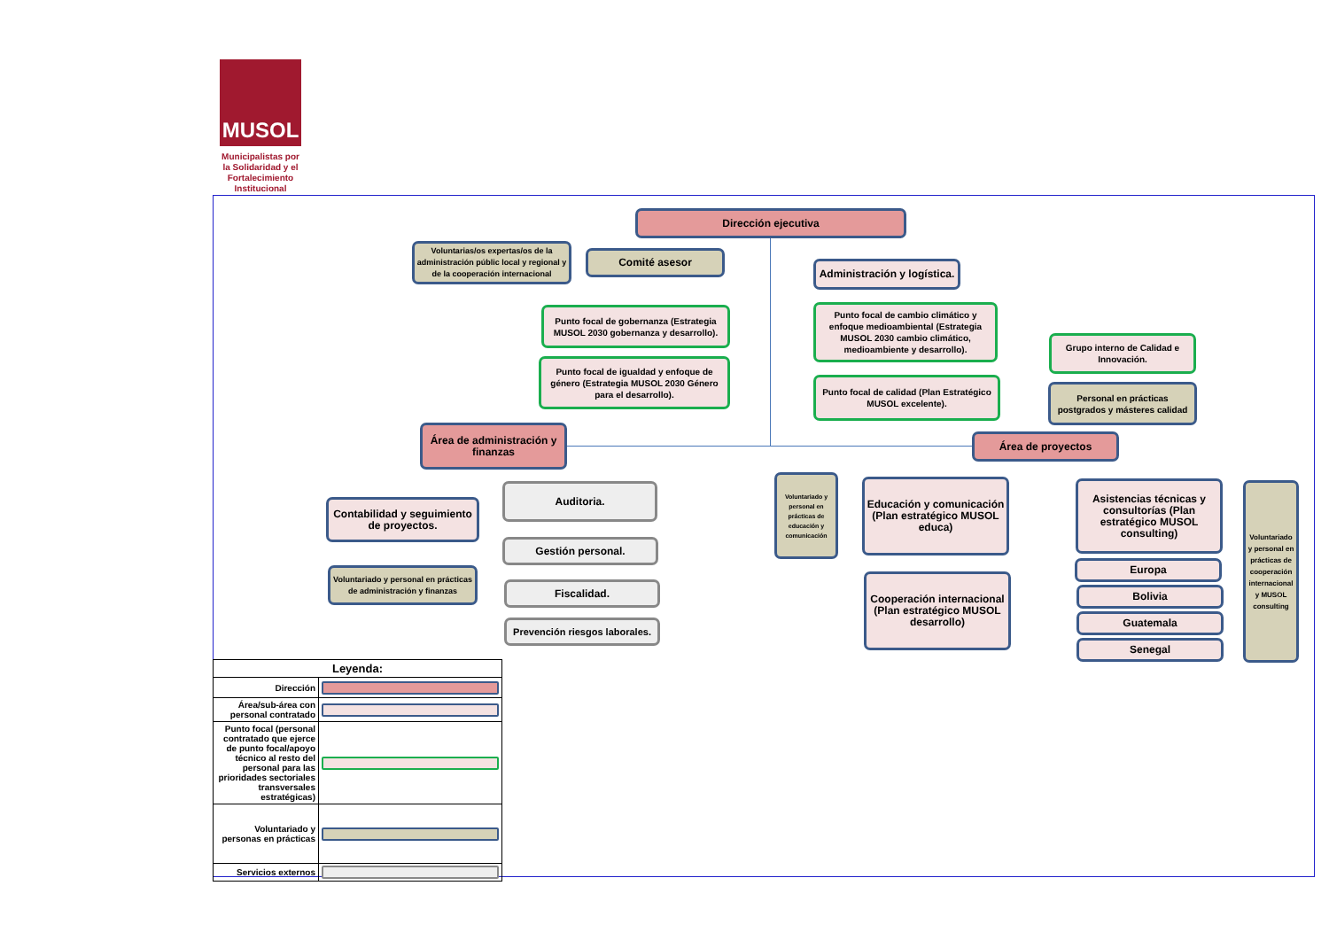MUSOL
Municipalistas por la Solidaridad y el Fortalecimiento Institucional
Dirección ejecutiva
Voluntarias/os expertas/os de la administración públic local y regional y de la cooperación internacional
Comité asesor
Administración y logística.
Punto focal de gobernanza (Estrategia MUSOL 2030 gobernanza y desarrollo).
Punto focal de cambio climático y enfoque medioambiental (Estrategia MUSOL 2030 cambio climático, medioambiente y desarrollo).
Grupo interno de Calidad e Innovación.
Punto focal de igualdad y enfoque de género (Estrategia MUSOL 2030 Género para el desarrollo).
Punto focal de calidad (Plan Estratégico MUSOL excelente).
Personal en prácticas postgrados y másteres calidad
Área de administración y finanzas
Área de proyectos
Contabilidad y seguimiento de proyectos.
Auditoria.
Gestión personal.
Fiscalidad.
Prevención riesgos laborales.
Voluntariado y personal en prácticas de administración y finanzas
Voluntariado y personal en prácticas de educación y comunicación
Educación y comunicación (Plan estratégico MUSOL educa)
Asistencias técnicas y consultorías (Plan estratégico MUSOL consulting)
Voluntariado y personal en prácticas de cooperación internacional y MUSOL consulting
Cooperación internacional (Plan estratégico MUSOL desarrollo)
Europa
Bolivia
Guatemala
Senegal
| Leyenda: | |
| --- | --- |
| Dirección | |
| Área/sub-área con personal contratado | |
| Punto focal (personal contratado que ejerce de punto focal/apoyo técnico al resto del personal para las prioridades sectoriales transversales estratégicas) | |
| Voluntariado y personas en prácticas | |
| Servicios externos | |